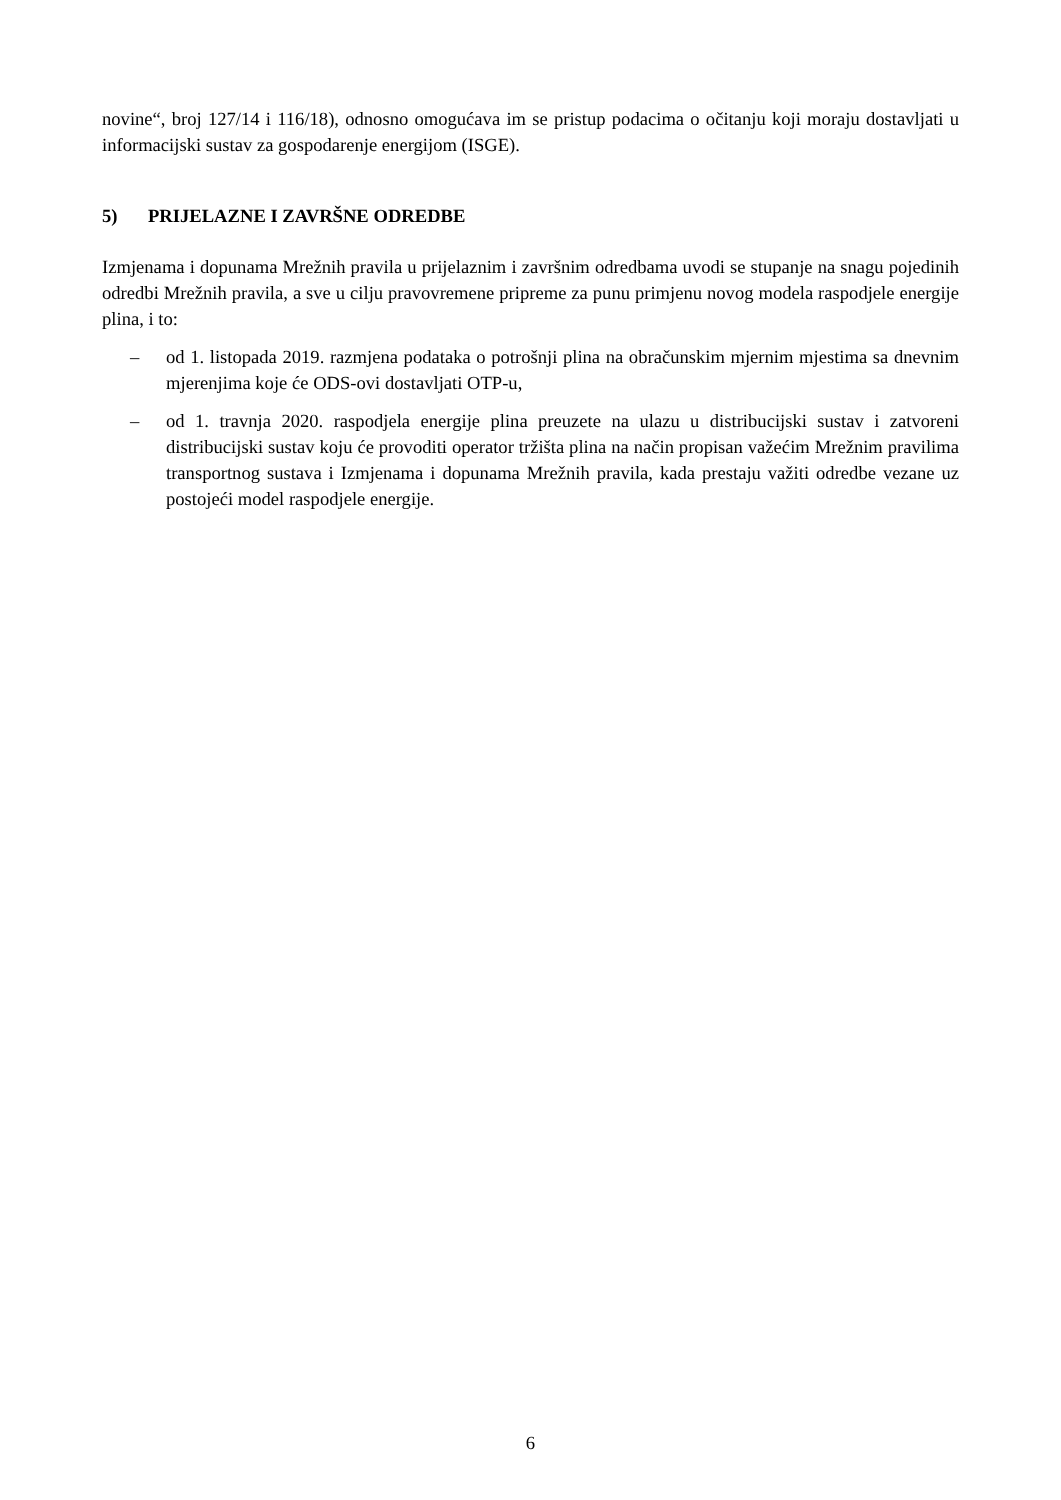novine“, broj 127/14 i 116/18), odnosno omogućava im se pristup podacima o očitanju koji moraju dostavljati u informacijski sustav za gospodarenje energijom (ISGE).
5) PRIJELAZNE I ZAVRŠNE ODREDBE
Izmjenama i dopunama Mrežnih pravila u prijelaznim i završnim odredbama uvodi se stupanje na snagu pojedinih odredbi Mrežnih pravila, a sve u cilju pravovremene pripreme za punu primjenu novog modela raspodjele energije plina, i to:
– od 1. listopada 2019. razmjena podataka o potrošnji plina na obračunskim mjernim mjestima sa dnevnim mjerenjima koje će ODS-ovi dostavljati OTP-u,
– od 1. travnja 2020. raspodjela energije plina preuzete na ulazu u distribucijski sustav i zatvoreni distribucijski sustav koju će provoditi operator tržišta plina na način propisan važećim Mrežnim pravilima transportnog sustava i Izmjenama i dopunama Mrežnih pravila, kada prestaju važiti odredbe vezane uz postojeći model raspodjele energije.
6